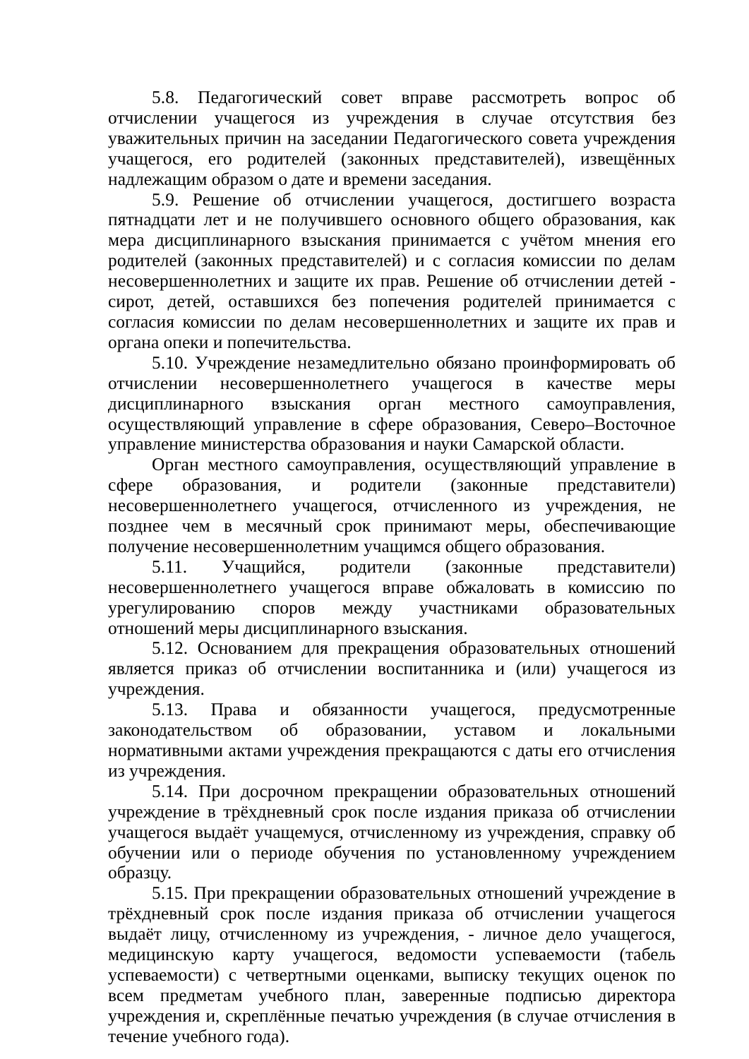5.8. Педагогический совет вправе рассмотреть вопрос об отчислении учащегося из учреждения в случае отсутствия без уважительных причин на заседании Педагогического совета учреждения учащегося, его родителей (законных представителей), извещённых надлежащим образом о дате и времени заседания.
5.9. Решение об отчислении учащегося, достигшего возраста пятнадцати лет и не получившего основного общего образования, как мера дисциплинарного взыскания принимается с учётом мнения его родителей (законных представителей) и с согласия комиссии по делам несовершеннолетних и защите их прав. Решение об отчислении детей - сирот, детей, оставшихся без попечения родителей принимается с согласия комиссии по делам несовершеннолетних и защите их прав и органа опеки и попечительства.
5.10. Учреждение незамедлительно обязано проинформировать об отчислении несовершеннолетнего учащегося в качестве меры дисциплинарного взыскания орган местного самоуправления, осуществляющий управление в сфере образования, Северо–Восточное управление министерства образования и науки Самарской области.
Орган местного самоуправления, осуществляющий управление в сфере образования, и родители (законные представители) несовершеннолетнего учащегося, отчисленного из учреждения, не позднее чем в месячный срок принимают меры, обеспечивающие получение несовершеннолетним учащимся общего образования.
5.11. Учащийся, родители (законные представители) несовершеннолетнего учащегося вправе обжаловать в комиссию по урегулированию споров между участниками образовательных отношений меры дисциплинарного взыскания.
5.12. Основанием для прекращения образовательных отношений является приказ об отчислении воспитанника и (или) учащегося из учреждения.
5.13. Права и обязанности учащегося, предусмотренные законодательством об образовании, уставом и локальными нормативными актами учреждения прекращаются с даты его отчисления из учреждения.
5.14. При досрочном прекращении образовательных отношений учреждение в трёхдневный срок после издания приказа об отчислении учащегося выдаёт учащемуся, отчисленному из учреждения, справку об обучении или о периоде обучения по установленному учреждением образцу.
5.15. При прекращении образовательных отношений учреждение в трёхдневный срок после издания приказа об отчислении учащегося выдаёт лицу, отчисленному из учреждения, - личное дело учащегося, медицинскую карту учащегося, ведомости успеваемости (табель успеваемости) с четвертными оценками, выписку текущих оценок по всем предметам учебного план, заверенные подписью директора учреждения и, скреплённые печатью учреждения (в случае отчисления в течение учебного года).